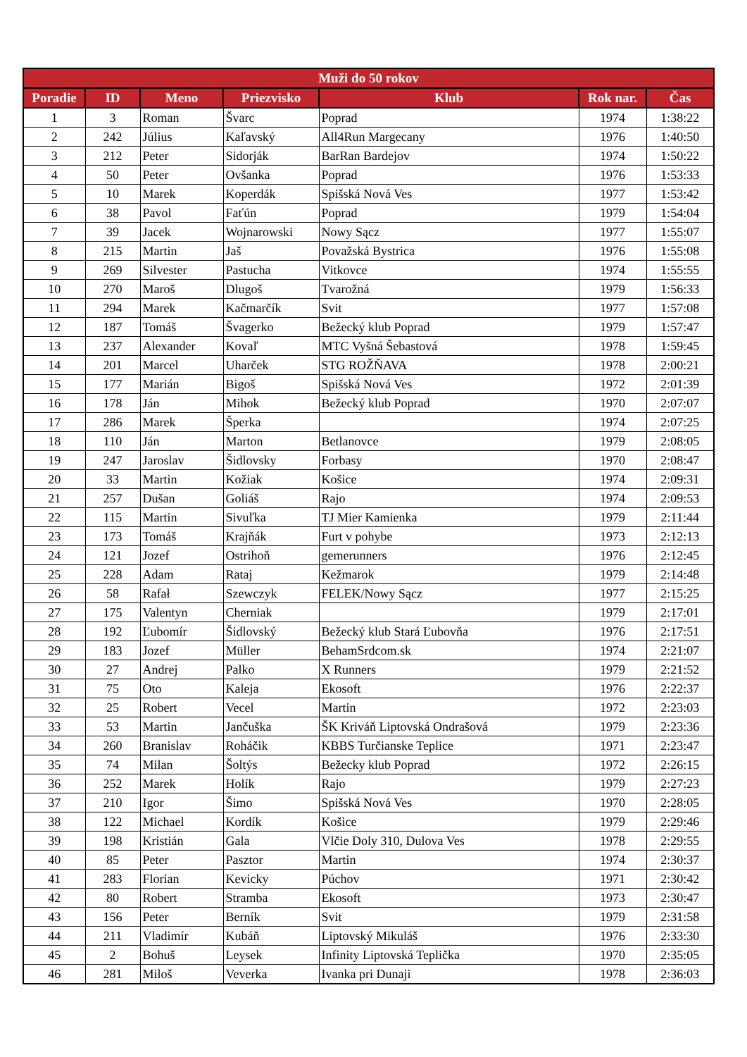| Muži do 50 rokov | | | | | | |
| --- | --- | --- | --- | --- | --- | --- |
| Poradie | ID | Meno | Priezvisko | Klub | Rok nar. | Čas |
| 1 | 3 | Roman | Švarc | Poprad | 1974 | 1:38:22 |
| 2 | 242 | Július | Kaľavský | All4Run Margecany | 1976 | 1:40:50 |
| 3 | 212 | Peter | Sidorják | BarRan Bardejov | 1974 | 1:50:22 |
| 4 | 50 | Peter | Ovšanka | Poprad | 1976 | 1:53:33 |
| 5 | 10 | Marek | Koperdák | Spišská Nová Ves | 1977 | 1:53:42 |
| 6 | 38 | Pavol | Faťún | Poprad | 1979 | 1:54:04 |
| 7 | 39 | Jacek | Wojnarowski | Nowy Sącz | 1977 | 1:55:07 |
| 8 | 215 | Martin | Jaš | Považská Bystrica | 1976 | 1:55:08 |
| 9 | 269 | Silvester | Pastucha | Vitkovce | 1974 | 1:55:55 |
| 10 | 270 | Maroš | Dlugoš | Tvarožná | 1979 | 1:56:33 |
| 11 | 294 | Marek | Kačmarčík | Svit | 1977 | 1:57:08 |
| 12 | 187 | Tomáš | Švagerko | Bežecký klub Poprad | 1979 | 1:57:47 |
| 13 | 237 | Alexander | Kovaľ | MTC Vyšná Šebastová | 1978 | 1:59:45 |
| 14 | 201 | Marcel | Uharček | STG ROŽŇAVA | 1978 | 2:00:21 |
| 15 | 177 | Marián | Bigoš | Spišská Nová Ves | 1972 | 2:01:39 |
| 16 | 178 | Ján | Mihok | Bežecký klub Poprad | 1970 | 2:07:07 |
| 17 | 286 | Marek | Šperka | | 1974 | 2:07:25 |
| 18 | 110 | Ján | Marton | Betlanovce | 1979 | 2:08:05 |
| 19 | 247 | Jaroslav | Šidlovsky | Forbasy | 1970 | 2:08:47 |
| 20 | 33 | Martin | Kožiak | Košice | 1974 | 2:09:31 |
| 21 | 257 | Dušan | Goliáš | Rajo | 1974 | 2:09:53 |
| 22 | 115 | Martin | Sivuľka | TJ Mier Kamienka | 1979 | 2:11:44 |
| 23 | 173 | Tomáš | Krajňák | Furt v pohybe | 1973 | 2:12:13 |
| 24 | 121 | Jozef | Ostrihoň | gemerunners | 1976 | 2:12:45 |
| 25 | 228 | Adam | Rataj | Kežmarok | 1979 | 2:14:48 |
| 26 | 58 | Rafał | Szewczyk | FELEK/Nowy Sącz | 1977 | 2:15:25 |
| 27 | 175 | Valentyn | Cherniak | | 1979 | 2:17:01 |
| 28 | 192 | Ľubomír | Šidlovský | Bežecký klub Stará Ľubovňa | 1976 | 2:17:51 |
| 29 | 183 | Jozef | Müller | BehamSrdcom.sk | 1974 | 2:21:07 |
| 30 | 27 | Andrej | Palko | X Runners | 1979 | 2:21:52 |
| 31 | 75 | Oto | Kaleja | Ekosoft | 1976 | 2:22:37 |
| 32 | 25 | Robert | Vecel | Martin | 1972 | 2:23:03 |
| 33 | 53 | Martin | Jančuška | ŠK Kriváň Liptovská Ondrašová | 1979 | 2:23:36 |
| 34 | 260 | Branislav | Roháčik | KBBS Turčianske Teplice | 1971 | 2:23:47 |
| 35 | 74 | Milan | Šoltýs | Bežecky klub Poprad | 1972 | 2:26:15 |
| 36 | 252 | Marek | Holík | Rajo | 1979 | 2:27:23 |
| 37 | 210 | Igor | Šimo | Spišská Nová Ves | 1970 | 2:28:05 |
| 38 | 122 | Michael | Kordík | Košice | 1979 | 2:29:46 |
| 39 | 198 | Kristián | Gala | Vlčie Doly 310, Dulova Ves | 1978 | 2:29:55 |
| 40 | 85 | Peter | Pasztor | Martin | 1974 | 2:30:37 |
| 41 | 283 | Florian | Kevicky | Púchov | 1971 | 2:30:42 |
| 42 | 80 | Robert | Stramba | Ekosoft | 1973 | 2:30:47 |
| 43 | 156 | Peter | Berník | Svit | 1979 | 2:31:58 |
| 44 | 211 | Vladimír | Kubáň | Liptovský Mikuláš | 1976 | 2:33:30 |
| 45 | 2 | Bohuš | Leysek | Infinity Liptovská Teplička | 1970 | 2:35:05 |
| 46 | 281 | Miloš | Veverka | Ivanka pri Dunaji | 1978 | 2:36:03 |